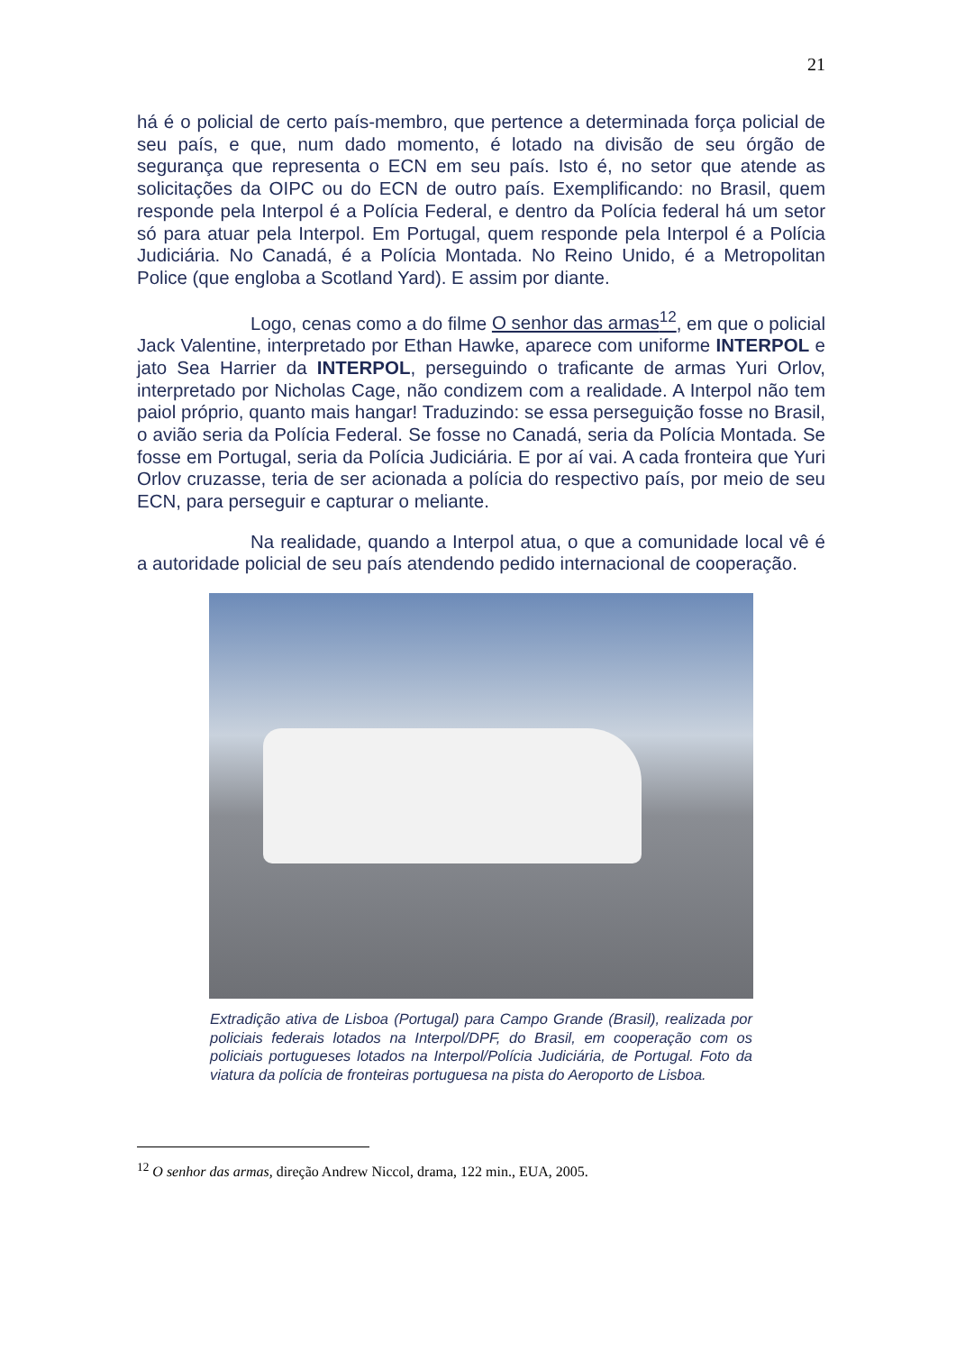21
há é o policial de certo país-membro, que pertence a determinada força policial de seu país, e que, num dado momento, é lotado na divisão de seu órgão de segurança que representa o ECN em seu país. Isto é, no setor que atende as solicitações da OIPC ou do ECN de outro país. Exemplificando: no Brasil, quem responde pela Interpol é a Polícia Federal, e dentro da Polícia federal há um setor só para atuar pela Interpol. Em Portugal, quem responde pela Interpol é a Polícia Judiciária. No Canadá, é a Polícia Montada. No Reino Unido, é a Metropolitan Police (que engloba a Scotland Yard). E assim por diante.
Logo, cenas como a do filme O senhor das armas<sup>12</sup>, em que o policial Jack Valentine, interpretado por Ethan Hawke, aparece com uniforme INTERPOL e jato Sea Harrier da INTERPOL, perseguindo o traficante de armas Yuri Orlov, interpretado por Nicholas Cage, não condizem com a realidade. A Interpol não tem paiol próprio, quanto mais hangar! Traduzindo: se essa perseguição fosse no Brasil, o avião seria da Polícia Federal. Se fosse no Canadá, seria da Polícia Montada. Se fosse em Portugal, seria da Polícia Judiciária. E por aí vai. A cada fronteira que Yuri Orlov cruzasse, teria de ser acionada a polícia do respectivo país, por meio de seu ECN, para perseguir e capturar o meliante.
Na realidade, quando a Interpol atua, o que a comunidade local vê é a autoridade policial de seu país atendendo pedido internacional de cooperação.
Extradição ativa de Lisboa (Portugal) para Campo Grande (Brasil), realizada por policiais federais lotados na Interpol/DPF, do Brasil, em cooperação com os policiais portugueses lotados na Interpol/Polícia Judiciária, de Portugal. Foto da viatura da polícia de fronteiras portuguesa na pista do Aeroporto de Lisboa.
<sup>12</sup> O senhor das armas, direção Andrew Niccol, drama, 122 min., EUA, 2005.